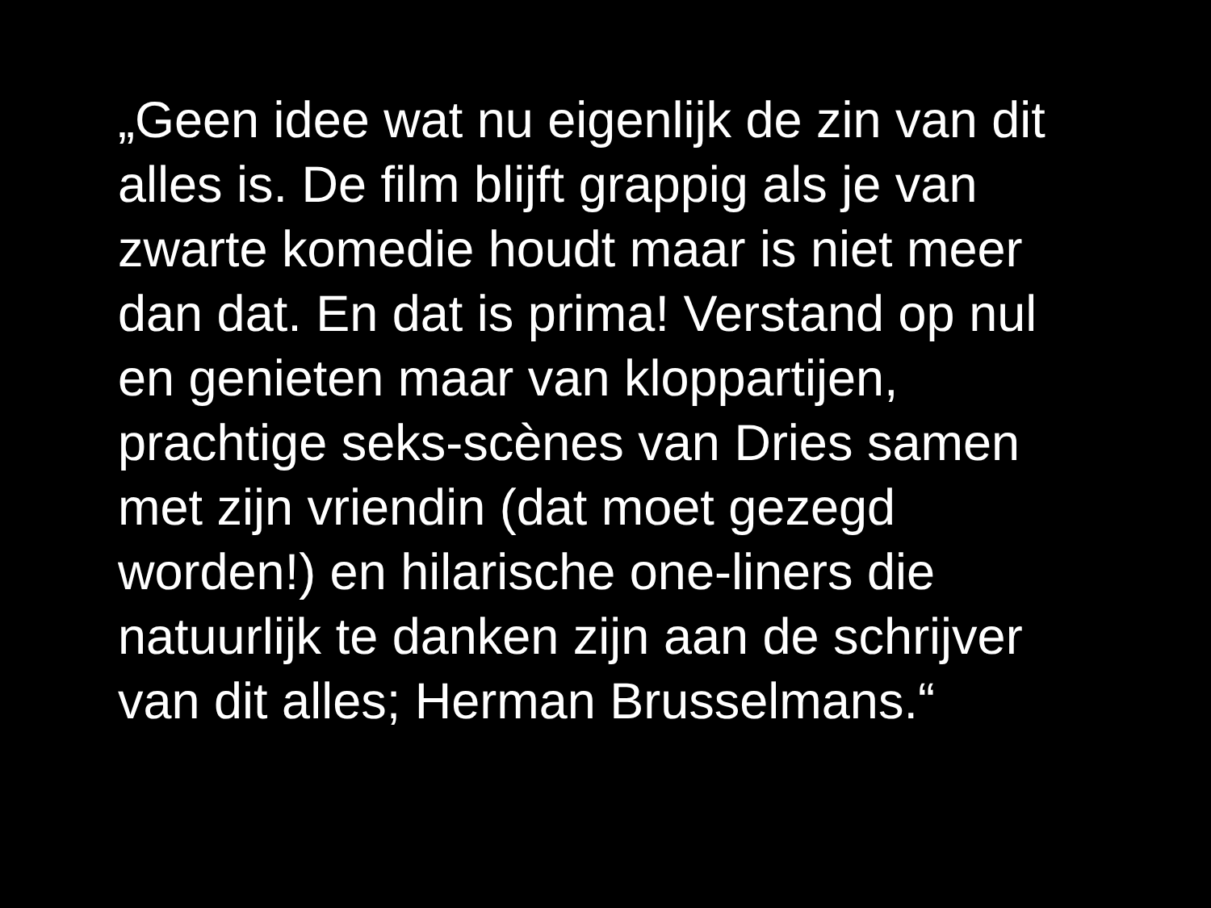„Geen idee wat nu eigenlijk de zin van dit
alles is. De film blijft grappig als je van
zwarte komedie houdt maar is niet meer
dan dat. En dat is prima! Verstand op nul
en genieten maar van kloppartijen,
prachtige seks-scènes van Dries samen
met zijn vriendin (dat moet gezegd
worden!) en hilarische one-liners die
natuurlijk te danken zijn aan de schrijver
van dit alles; Herman Brusselmans.“